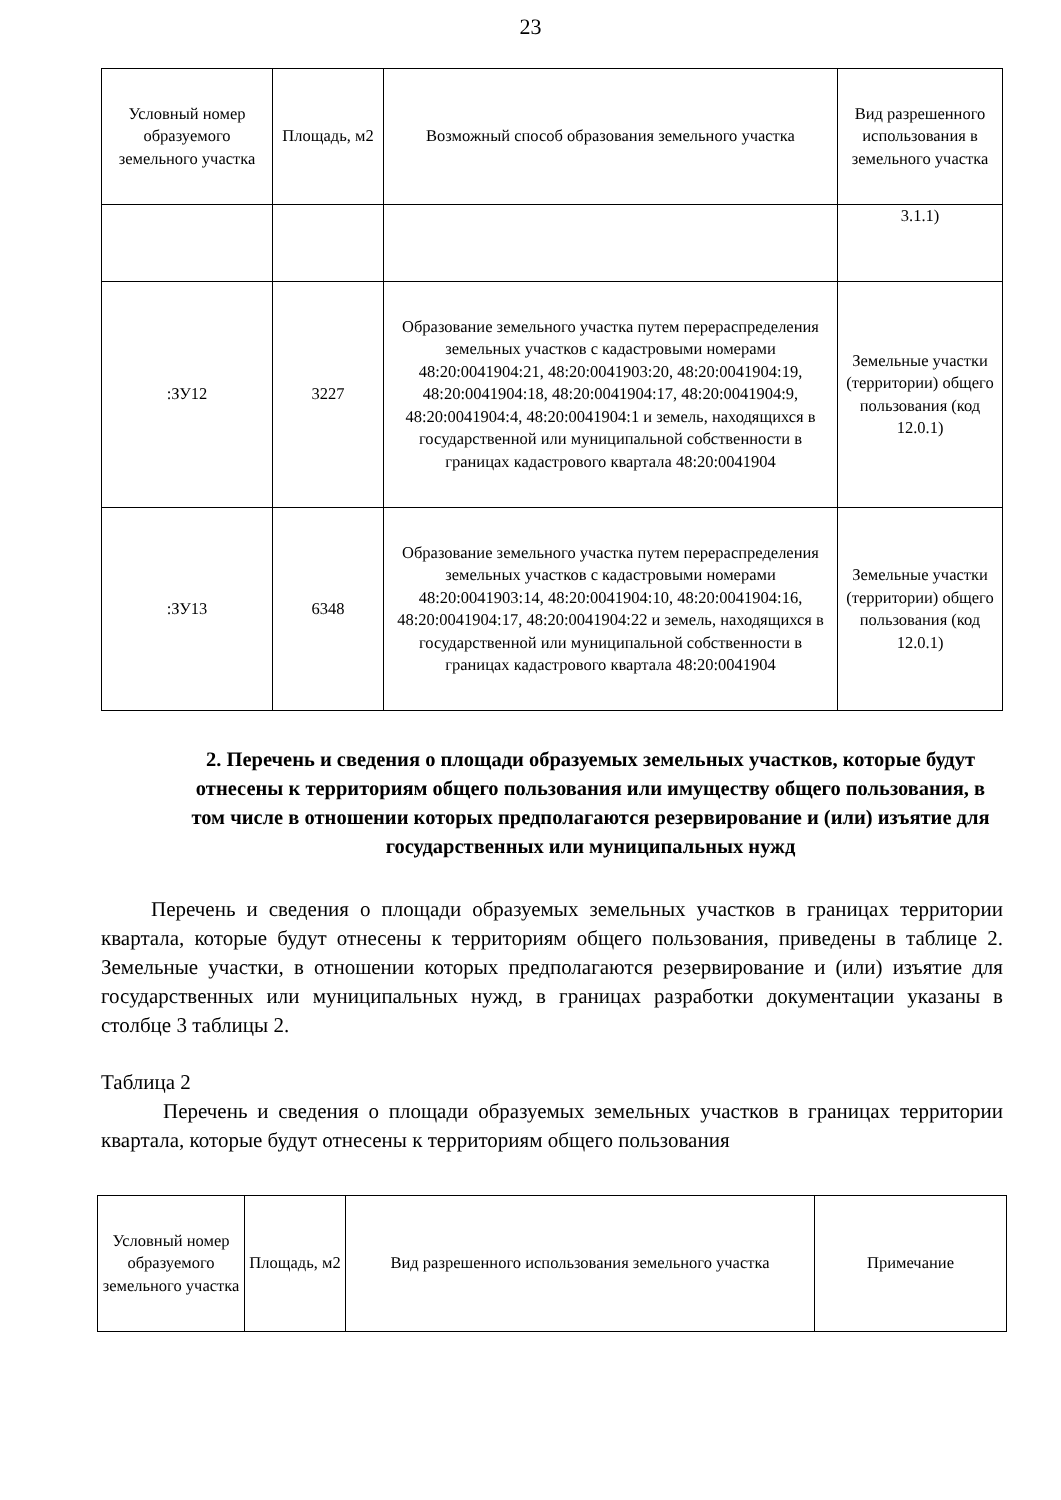23
| Условный номер образуемого земельного участка | Площадь, м2 | Возможный способ образования земельного участка | Вид разрешенного использования в земельного участка |
| --- | --- | --- | --- |
| | | | 3.1.1) |
| :ЗУ12 | 3227 | Образование земельного участка путем перераспределения земельных участков с кадастровыми номерами 48:20:0041904:21, 48:20:0041903:20, 48:20:0041904:19, 48:20:0041904:18, 48:20:0041904:17, 48:20:0041904:9, 48:20:0041904:4, 48:20:0041904:1 и земель, находящихся в государственной или муниципальной собственности в границах кадастрового квартала 48:20:0041904 | Земельные участки (территории) общего пользования (код 12.0.1) |
| :ЗУ13 | 6348 | Образование земельного участка путем перераспределения земельных участков с кадастровыми номерами 48:20:0041903:14, 48:20:0041904:10, 48:20:0041904:16, 48:20:0041904:17, 48:20:0041904:22 и земель, находящихся в государственной или муниципальной собственности в границах кадастрового квартала 48:20:0041904 | Земельные участки (территории) общего пользования (код 12.0.1) |
2. Перечень и сведения о площади образуемых земельных участков, которые будут отнесены к территориям общего пользования или имуществу общего пользования, в том числе в отношении которых предполагаются резервирование и (или) изъятие для государственных или муниципальных нужд
Перечень и сведения о площади образуемых земельных участков в границах территории квартала, которые будут отнесены к территориям общего пользования, приведены в таблице 2. Земельные участки, в отношении которых предполагаются резервирование и (или) изъятие для государственных или муниципальных нужд, в границах разработки документации указаны в столбце 3 таблицы 2.
Таблица 2
Перечень и сведения о площади образуемых земельных участков в границах территории квартала, которые будут отнесены к территориям общего пользования
| Условный номер образуемого земельного участка | Площадь, м2 | Вид разрешенного использования земельного участка | Примечание |
| --- | --- | --- | --- |